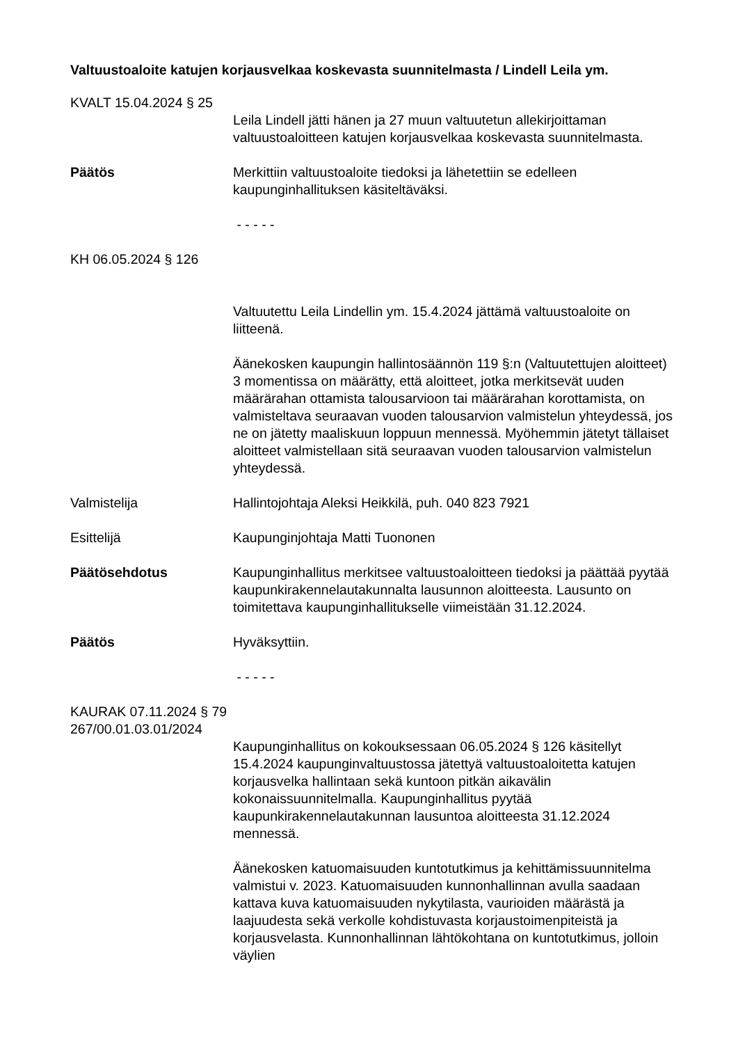Valtuustoaloite katujen korjausvelkaa koskevasta suunnitelmasta / Lindell Leila ym.
KVALT 15.04.2024 § 25
Leila Lindell jätti hänen ja 27 muun valtuutetun allekirjoittaman valtuustoaloitteen katujen korjausvelkaa koskevasta suunnitelmasta.
Päätös Merkittiin valtuustoaloite tiedoksi ja lähetettiin se edelleen kaupunginhallituksen käsiteltäväksi.
- - - - -
KH 06.05.2024 § 126
Valtuutettu Leila Lindellin ym. 15.4.2024 jättämä valtuustoaloite on liitteenä.
Äänekosken kaupungin hallintosäännön 119 §:n (Valtuutettujen aloitteet) 3 momentissa on määrätty, että aloitteet, jotka merkitsevät uuden määrärahan ottamista talousarvioon tai määrärahan korottamista, on valmisteltava seuraavan vuoden talousarvion valmistelun yhteydessä, jos ne on jätetty maaliskuun loppuun mennessä. Myöhemmin jätetyt tällaiset aloitteet valmistellaan sitä seuraavan vuoden talousarvion valmistelun yhteydessä.
Valmistelija Hallintojohtaja Aleksi Heikkilä, puh. 040 823 7921
Esittelijä Kaupunginjohtaja Matti Tuononen
Päätösehdotus Kaupunginhallitus merkitsee valtuustoaloitteen tiedoksi ja päättää pyytää kaupunkirakennelautakunnalta lausunnon aloitteesta. Lausunto on toimitettava kaupunginhallitukselle viimeistään 31.12.2024.
Päätös Hyväksyttiin.
- - - - -
KAURAK 07.11.2024 § 79
267/00.01.03.01/2024
Kaupunginhallitus on kokouksessaan 06.05.2024 § 126 käsitellyt 15.4.2024 kaupunginvaltuustossa jätettyä valtuustoaloitetta katujen korjausvelka hallintaan sekä kuntoon pitkän aikavälin kokonaissuunnitelmalla. Kaupunginhallitus pyytää kaupunkirakennelautakunnan lausuntoa aloitteesta 31.12.2024 mennessä.
Äänekosken katuomaisuuden kuntotutkimus ja kehittämissuunnitelma valmistui v. 2023. Katuomaisuuden kunnonhallinnan avulla saadaan kattava kuva katuomaisuuden nykytilasta, vaurioiden määrästä ja laajuudesta sekä verkolle kohdistuvasta korjaustoimenpiteistä ja korjausvelasta. Kunnonhallinnan lähtökohtana on kuntotutkimus, jolloin väylien